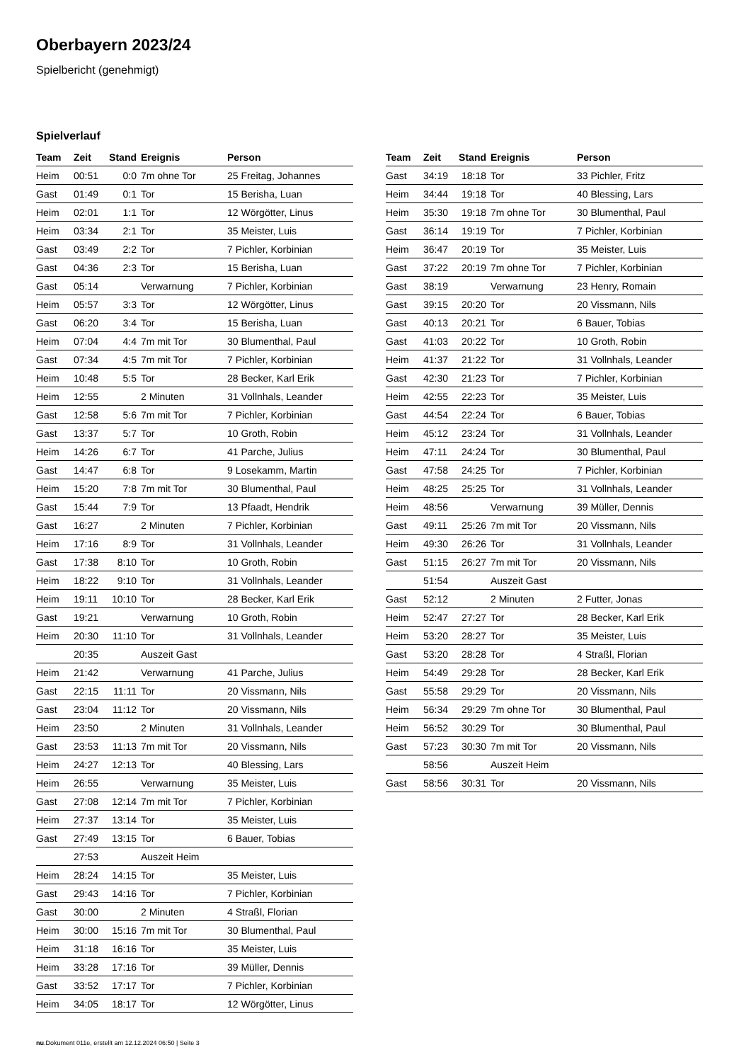Oberbayern 2023/24
Spielbericht (genehmigt)
Spielverlauf
| Team | Zeit | Stand | Ereignis | Person |
| --- | --- | --- | --- | --- |
| Heim | 00:51 | 0:0 | 7m ohne Tor | 25 Freitag, Johannes |
| Gast | 01:49 | 0:1 | Tor | 15 Berisha, Luan |
| Heim | 02:01 | 1:1 | Tor | 12 Wörgötter, Linus |
| Heim | 03:34 | 2:1 | Tor | 35 Meister, Luis |
| Gast | 03:49 | 2:2 | Tor | 7 Pichler, Korbinian |
| Gast | 04:36 | 2:3 | Tor | 15 Berisha, Luan |
| Gast | 05:14 | | Verwarnung | 7 Pichler, Korbinian |
| Heim | 05:57 | 3:3 | Tor | 12 Wörgötter, Linus |
| Gast | 06:20 | 3:4 | Tor | 15 Berisha, Luan |
| Heim | 07:04 | 4:4 | 7m mit Tor | 30 Blumenthal, Paul |
| Gast | 07:34 | 4:5 | 7m mit Tor | 7 Pichler, Korbinian |
| Heim | 10:48 | 5:5 | Tor | 28 Becker, Karl Erik |
| Heim | 12:55 | | 2 Minuten | 31 Vollnhals, Leander |
| Gast | 12:58 | 5:6 | 7m mit Tor | 7 Pichler, Korbinian |
| Gast | 13:37 | 5:7 | Tor | 10 Groth, Robin |
| Heim | 14:26 | 6:7 | Tor | 41 Parche, Julius |
| Gast | 14:47 | 6:8 | Tor | 9 Losekamm, Martin |
| Heim | 15:20 | 7:8 | 7m mit Tor | 30 Blumenthal, Paul |
| Gast | 15:44 | 7:9 | Tor | 13 Pfaadt, Hendrik |
| Gast | 16:27 | | 2 Minuten | 7 Pichler, Korbinian |
| Heim | 17:16 | 8:9 | Tor | 31 Vollnhals, Leander |
| Gast | 17:38 | 8:10 | Tor | 10 Groth, Robin |
| Heim | 18:22 | 9:10 | Tor | 31 Vollnhals, Leander |
| Heim | 19:11 | 10:10 | Tor | 28 Becker, Karl Erik |
| Gast | 19:21 | | Verwarnung | 10 Groth, Robin |
| Heim | 20:30 | 11:10 | Tor | 31 Vollnhals, Leander |
| | 20:35 | | Auszeit Gast | |
| Heim | 21:42 | | Verwarnung | 41 Parche, Julius |
| Gast | 22:15 | 11:11 | Tor | 20 Vissmann, Nils |
| Gast | 23:04 | 11:12 | Tor | 20 Vissmann, Nils |
| Heim | 23:50 | | 2 Minuten | 31 Vollnhals, Leander |
| Gast | 23:53 | 11:13 | 7m mit Tor | 20 Vissmann, Nils |
| Heim | 24:27 | 12:13 | Tor | 40 Blessing, Lars |
| Heim | 26:55 | | Verwarnung | 35 Meister, Luis |
| Gast | 27:08 | 12:14 | 7m mit Tor | 7 Pichler, Korbinian |
| Heim | 27:37 | 13:14 | Tor | 35 Meister, Luis |
| Gast | 27:49 | 13:15 | Tor | 6 Bauer, Tobias |
| | 27:53 | | Auszeit Heim | |
| Heim | 28:24 | 14:15 | Tor | 35 Meister, Luis |
| Gast | 29:43 | 14:16 | Tor | 7 Pichler, Korbinian |
| Gast | 30:00 | | 2 Minuten | 4 Straßl, Florian |
| Heim | 30:00 | 15:16 | 7m mit Tor | 30 Blumenthal, Paul |
| Heim | 31:18 | 16:16 | Tor | 35 Meister, Luis |
| Heim | 33:28 | 17:16 | Tor | 39 Müller, Dennis |
| Gast | 33:52 | 17:17 | Tor | 7 Pichler, Korbinian |
| Heim | 34:05 | 18:17 | Tor | 12 Wörgötter, Linus |
| Team | Zeit | Stand | Ereignis | Person |
| --- | --- | --- | --- | --- |
| Gast | 34:19 | 18:18 | Tor | 33 Pichler, Fritz |
| Heim | 34:44 | 19:18 | Tor | 40 Blessing, Lars |
| Heim | 35:30 | 19:18 | 7m ohne Tor | 30 Blumenthal, Paul |
| Gast | 36:14 | 19:19 | Tor | 7 Pichler, Korbinian |
| Heim | 36:47 | 20:19 | Tor | 35 Meister, Luis |
| Gast | 37:22 | 20:19 | 7m ohne Tor | 7 Pichler, Korbinian |
| Gast | 38:19 | | Verwarnung | 23 Henry, Romain |
| Gast | 39:15 | 20:20 | Tor | 20 Vissmann, Nils |
| Gast | 40:13 | 20:21 | Tor | 6 Bauer, Tobias |
| Gast | 41:03 | 20:22 | Tor | 10 Groth, Robin |
| Heim | 41:37 | 21:22 | Tor | 31 Vollnhals, Leander |
| Gast | 42:30 | 21:23 | Tor | 7 Pichler, Korbinian |
| Heim | 42:55 | 22:23 | Tor | 35 Meister, Luis |
| Gast | 44:54 | 22:24 | Tor | 6 Bauer, Tobias |
| Heim | 45:12 | 23:24 | Tor | 31 Vollnhals, Leander |
| Heim | 47:11 | 24:24 | Tor | 30 Blumenthal, Paul |
| Gast | 47:58 | 24:25 | Tor | 7 Pichler, Korbinian |
| Heim | 48:25 | 25:25 | Tor | 31 Vollnhals, Leander |
| Heim | 48:56 | | Verwarnung | 39 Müller, Dennis |
| Gast | 49:11 | 25:26 | 7m mit Tor | 20 Vissmann, Nils |
| Heim | 49:30 | 26:26 | Tor | 31 Vollnhals, Leander |
| Gast | 51:15 | 26:27 | 7m mit Tor | 20 Vissmann, Nils |
| | 51:54 | | Auszeit Gast | |
| Gast | 52:12 | | 2 Minuten | 2 Futter, Jonas |
| Heim | 52:47 | 27:27 | Tor | 28 Becker, Karl Erik |
| Heim | 53:20 | 28:27 | Tor | 35 Meister, Luis |
| Gast | 53:20 | 28:28 | Tor | 4 Straßl, Florian |
| Heim | 54:49 | 29:28 | Tor | 28 Becker, Karl Erik |
| Gast | 55:58 | 29:29 | Tor | 20 Vissmann, Nils |
| Heim | 56:34 | 29:29 | 7m ohne Tor | 30 Blumenthal, Paul |
| Heim | 56:52 | 30:29 | Tor | 30 Blumenthal, Paul |
| Gast | 57:23 | 30:30 | 7m mit Tor | 20 Vissmann, Nils |
| | 58:56 | | Auszeit Heim | |
| Gast | 58:56 | 30:31 | Tor | 20 Vissmann, Nils |
nu.Dokument 011e, erstellt am 12.12.2024 06:50 | Seite 3